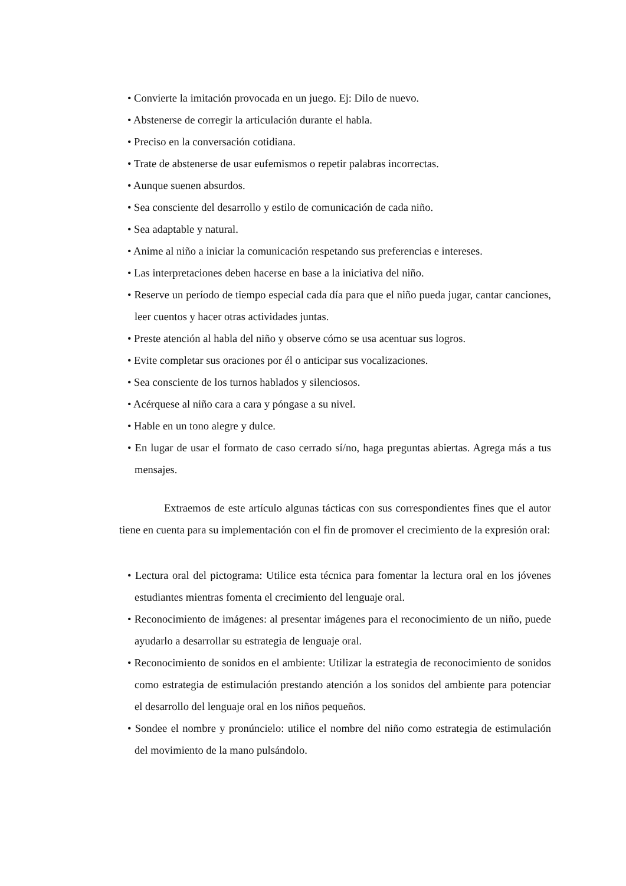• Convierte la imitación provocada en un juego. Ej: Dilo de nuevo.
• Abstenerse de corregir la articulación durante el habla.
• Preciso en la conversación cotidiana.
• Trate de abstenerse de usar eufemismos o repetir palabras incorrectas.
• Aunque suenen absurdos.
• Sea consciente del desarrollo y estilo de comunicación de cada niño.
• Sea adaptable y natural.
• Anime al niño a iniciar la comunicación respetando sus preferencias e intereses.
• Las interpretaciones deben hacerse en base a la iniciativa del niño.
• Reserve un período de tiempo especial cada día para que el niño pueda jugar, cantar canciones, leer cuentos y hacer otras actividades juntas.
• Preste atención al habla del niño y observe cómo se usa acentuar sus logros.
• Evite completar sus oraciones por él o anticipar sus vocalizaciones.
• Sea consciente de los turnos hablados y silenciosos.
• Acérquese al niño cara a cara y póngase a su nivel.
• Hable en un tono alegre y dulce.
• En lugar de usar el formato de caso cerrado sí/no, haga preguntas abiertas. Agrega más a tus mensajes.
Extraemos de este artículo algunas tácticas con sus correspondientes fines que el autor tiene en cuenta para su implementación con el fin de promover el crecimiento de la expresión oral:
• Lectura oral del pictograma: Utilice esta técnica para fomentar la lectura oral en los jóvenes estudiantes mientras fomenta el crecimiento del lenguaje oral.
• Reconocimiento de imágenes: al presentar imágenes para el reconocimiento de un niño, puede ayudarlo a desarrollar su estrategia de lenguaje oral.
• Reconocimiento de sonidos en el ambiente: Utilizar la estrategia de reconocimiento de sonidos como estrategia de estimulación prestando atención a los sonidos del ambiente para potenciar el desarrollo del lenguaje oral en los niños pequeños.
• Sondee el nombre y pronúncielo: utilice el nombre del niño como estrategia de estimulación del movimiento de la mano pulsándolo.